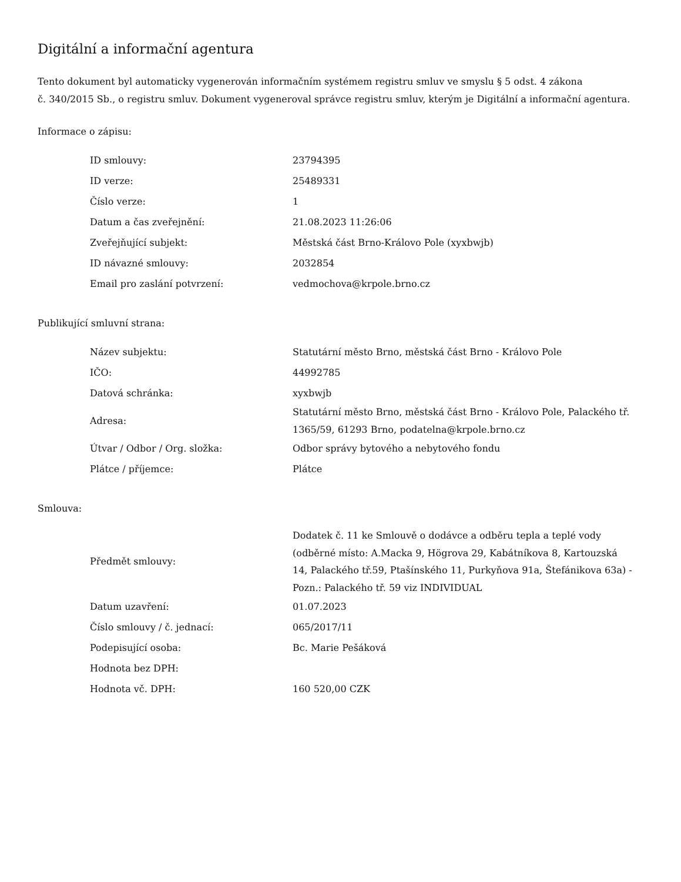Digitální a informační agentura
Tento dokument byl automaticky vygenerován informačním systémem registru smluv ve smyslu § 5 odst. 4 zákona
č. 340/2015 Sb., o registru smluv. Dokument vygeneroval správce registru smluv, kterým je Digitální a informační agentura.
Informace o zápisu:
| ID smlouvy: | 23794395 |
| ID verze: | 25489331 |
| Číslo verze: | 1 |
| Datum a čas zveřejnění: | 21.08.2023 11:26:06 |
| Zveřejňující subjekt: | Městská část Brno-Královo Pole (xyxbwjb) |
| ID návazné smlouvy: | 2032854 |
| Email pro zaslání potvrzení: | vedmochova@krpole.brno.cz |
Publikující smluvní strana:
| Název subjektu: | Statutární město Brno, městská část Brno - Královo Pole |
| IČO: | 44992785 |
| Datová schránka: | xyxbwjb |
| Adresa: | Statutární město Brno, městská část Brno - Královo Pole, Palackého tř. 1365/59, 61293 Brno, podatelna@krpole.brno.cz |
| Útvar / Odbor / Org. složka: | Odbor správy bytového a nebytového fondu |
| Plátce / příjemce: | Plátce |
Smlouva:
| Předmět smlouvy: | Dodatek č. 11 ke Smlouvě o dodávce a odběru tepla a teplé vody (odběrné místo: A.Macka 9, Högrova 29, Kabátníkova 8, Kartouzská 14, Palackého tř.59, Ptašínského 11, Purkyňova 91a, Štefánikova 63a) - Pozn.: Palackého tř. 59 viz INDIVIDUAL |
| Datum uzavření: | 01.07.2023 |
| Číslo smlouvy / č. jednací: | 065/2017/11 |
| Podepisující osoba: | Bc. Marie Pešáková |
| Hodnota bez DPH: | |
| Hodnota vč. DPH: | 160 520,00 CZK |